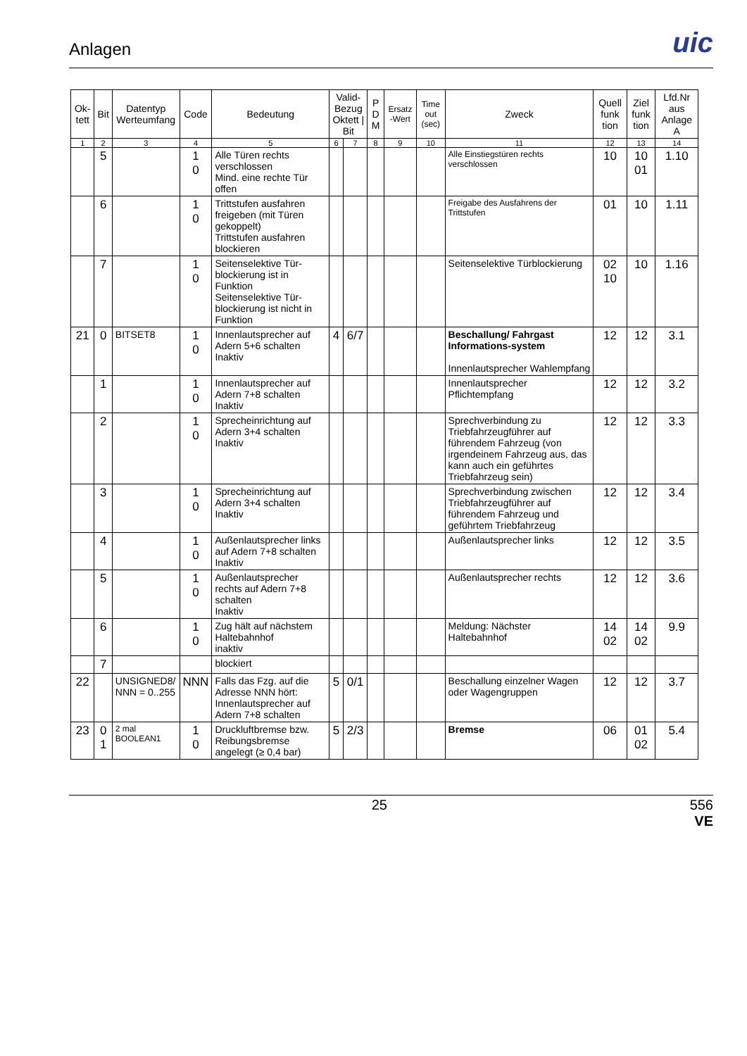Anlagen
uic
| Ok-tett | Bit | Datentyp Werteumfang | Code | Bedeutung | Valid-Bezug Oktett / Bit | | P D M | Ersatz -Wert | Time out (sec) | Zweck | Quell funk tion | Ziel funk tion | Lfd.Nr aus Anlage A |
| --- | --- | --- | --- | --- | --- | --- | --- | --- | --- | --- | --- | --- | --- |
| 1 | 2 | 3 | 4 | 5 | 6 | 7 | 8 | 9 | 10 | 11 | 12 | 13 | 14 |
| | 5 | | 1 0 | Alle Türen rechts verschlossen Mind. eine rechte Tür offen | | | | | | Alle Einstiegstüren rechts verschlossen | 10 | 10 01 | 1.10 |
| | 6 | | 1 0 | Trittstufen ausfahren freigeben (mit Türen gekoppelt) Trittstufen ausfahren blockieren | | | | | | Freigabe des Ausfahrens der Trittstufen | 01 | 10 | 1.11 |
| | 7 | | 1 0 | Seitenselektive Tür-blockierung ist in Funktion Seitenselektive Tür-blockierung ist nicht in Funktion | | | | | | Seitenselektive Türblockierung | 02 10 | 10 | 1.16 |
| 21 | 0 | BITSET8 | 1 0 | Innenlautsprecher auf Adern 5+6 schalten Inaktiv | 4 | 6/7 | | | | Beschallung/ Fahrgast Informations-system Innenlautsprecher Wahlempfang | 12 | 12 | 3.1 |
| | 1 | | 1 0 | Innenlautsprecher auf Adern 7+8 schalten Inaktiv | | | | | | Innenlautsprecher Pflichtempfang | 12 | 12 | 3.2 |
| | 2 | | 1 0 | Sprecheinrichtung auf Adern 3+4 schalten Inaktiv | | | | | | Sprechverbindung zu Triebfahrzeugführer auf führendem Fahrzeug (von irgendeinem Fahrzeug aus, das kann auch ein geführtes Triebfahrzeug sein) | 12 | 12 | 3.3 |
| | 3 | | 1 0 | Sprecheinrichtung auf Adern 3+4 schalten Inaktiv | | | | | | Sprechverbindung zwischen Triebfahrzeugführer auf führendem Fahrzeug und geführtem Triebfahrzeug | 12 | 12 | 3.4 |
| | 4 | | 1 0 | Außenlautsprecher links auf Adern 7+8 schalten Inaktiv | | | | | | Außenlautsprecher links | 12 | 12 | 3.5 |
| | 5 | | 1 0 | Außenlautsprecher rechts auf Adern 7+8 schalten Inaktiv | | | | | | Außenlautsprecher rechts | 12 | 12 | 3.6 |
| | 6 | | 1 0 | Zug hält auf nächstem Haltebahnhof inaktiv | | | | | | Meldung: Nächster Haltebahnhof | 14 02 | 14 02 | 9.9 |
| | 7 | | | blockiert | | | | | | | | | |
| 22 | | UNSIGNED8/ NNN = 0..255 | NNN | Falls das Fzg. auf die Adresse NNN hört: Innenlautsprecher auf Adern 7+8 schalten | 5 | 0/1 | | | | Beschallung einzelner Wagen oder Wagengruppen | 12 | 12 | 3.7 |
| 23 | 0 1 | 2 mal BOOLEAN1 | 1 0 | Druckluftbremse bzw. Reibungsbremse angelegt (≥ 0,4 bar) | 5 | 2/3 | | | | Bremse | 06 | 01 02 | 5.4 |
25 556
VE